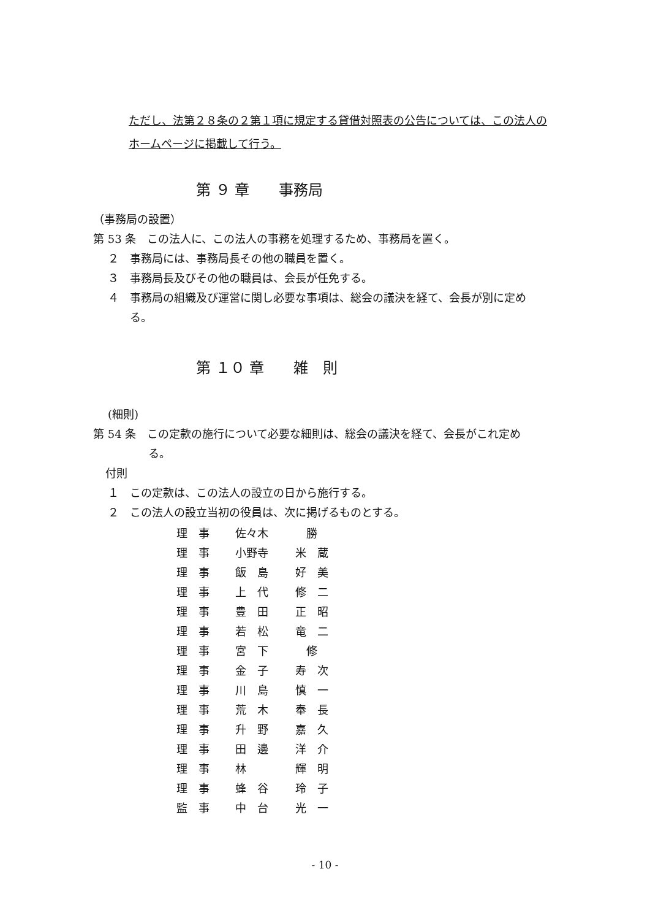ただし、法第２８条の２第１項に規定する貸借対照表の公告については、この法人のホームページに掲載して行う。
第 ９ 章　　事務局
（事務局の設置）
第 53 条　この法人に、この法人の事務を処理するため、事務局を置く。
２　事務局には、事務局長その他の職員を置く。
３　事務局長及びその他の職員は、会長が任免する。
４　事務局の組織及び運営に関し必要な事項は、総会の議決を経て、会長が別に定め
る。
第 １０ 章　　雑　則
(細則)
第 54 条　この定款の施行について必要な細則は、総会の議決を経て、会長がこれ定め
る。
付則
１　この定款は、この法人の設立の日から施行する。
２　この法人の設立当初の役員は、次に掲げるものとする。
| 理 事 | 佐々木 | 勝 |
| 理 事 | 小野寺 | 米 蔵 |
| 理 事 | 飯 島 | 好 美 |
| 理 事 | 上 代 | 修 二 |
| 理 事 | 豊 田 | 正 昭 |
| 理 事 | 若 松 | 竜 二 |
| 理 事 | 宮 下 | 修 |
| 理 事 | 金 子 | 寿 次 |
| 理 事 | 川 島 | 慎 一 |
| 理 事 | 荒 木 | 奉 長 |
| 理 事 | 升 野 | 嘉 久 |
| 理 事 | 田 邊 | 洋 介 |
| 理 事 | 林 | 輝 明 |
| 理 事 | 蜂 谷 | 玲 子 |
| 監 事 | 中 台 | 光 一 |
- 10 -